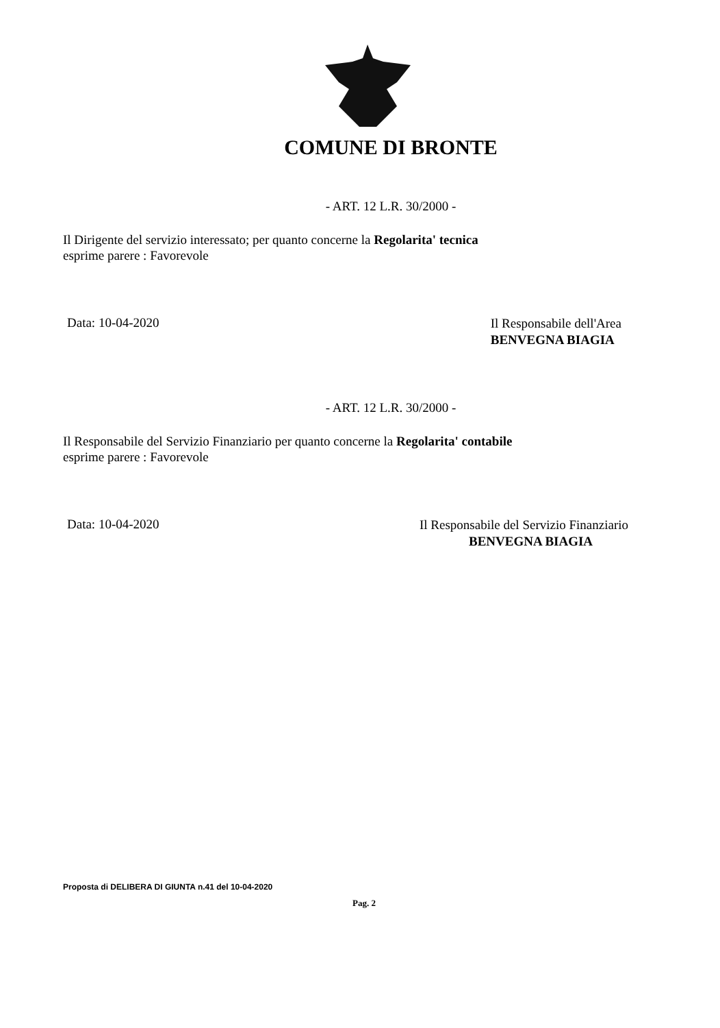COMUNE DI BRONTE
- ART. 12 L.R. 30/2000 -
Il Dirigente del servizio interessato; per quanto concerne la Regolarita' tecnica
esprime parere : Favorevole
Data: 10-04-2020
Il Responsabile dell'Area
BENVEGNA BIAGIA
- ART. 12 L.R. 30/2000 -
Il Responsabile del Servizio Finanziario per quanto concerne la Regolarita' contabile
esprime parere : Favorevole
Data: 10-04-2020
Il Responsabile del Servizio Finanziario
BENVEGNA BIAGIA
Proposta di DELIBERA DI GIUNTA n.41 del 10-04-2020
Pag. 2